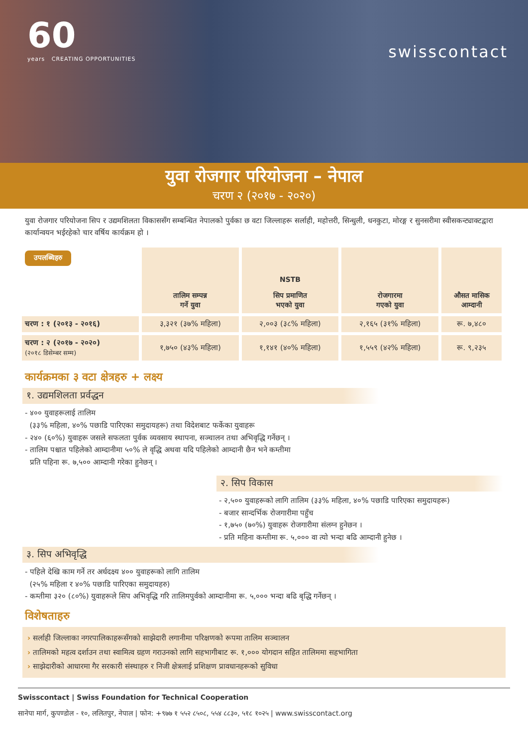60
years CREATING OPPORTUNITIES
swisscontact
युवा रोजगार परियोजना – नेपाल
चरण २ (२०१७ - २०२०)
युवा रोजगार परियोजना सिप र उद्यमशिलता विकाससँग सम्बन्धित नेपालको पुर्वका छ वटा जिल्लाहरू सर्लाही, महोत्तरी, सिन्धुली, धनकुटा, मोरङ्ग र सुनसरीमा स्वीसकन्ट्याक्टद्वारा कार्यान्वयन भईरहेको चार वर्षिय कार्यक्रम हो ।
| उपलब्धिहरु | तालिम सम्पन्न गर्ने युवा | NSTB सिप प्रमाणित भएको युवा | रोजगारमा गएको युवा | औसत मासिक आम्दानी |
| --- | --- | --- | --- | --- |
| चरण : १ (२०१३ - २०१६) | ३,३२१ (३७% महिला) | २,००३ (३८% महिला) | २,१६५ (३१% महिला) | रू. ७,४८० |
| चरण : २ (२०१७ - २०२०) (२०१८ डिसेम्बर सम्म) | १,७५० (४३% महिला) | १,१४१ (४०% महिला) | १,५५९ (४२% महिला) | रू. ९,२३५ |
कार्यक्रमका ३ वटा क्षेत्रहरु + लक्ष्य
१. उद्यमशिलता प्रर्वद्धन
- ४०० युवाहरूलाई तालिम
(३३% महिला, ४०% पछाडि पारिएका समुदायहरू) तथा विदेशबाट फर्केका युवाहरू
- २४० (६०%) युवाहरू जसले सफलता पुर्वक व्यवसाय स्थापना, सञ्चालन तथा अभिवृद्धि गर्नेछन् ।
- तालिम पश्चात पहिलेको आम्दानीमा ५०% ले वृद्धि अथवा यदि पहिलेको आम्दानी छैन भने कम्तीमा
प्रति पहिना रू. ७,५०० आम्दानी गरेका हुनेछन् ।
२. सिप विकास
- २,५०० युवाहरूको लागि तालिम (३३% महिला, ४०% पछाडि पारिएका समुदायहरू)
- बजार सान्दर्भिक रोजगारीमा पहुँच
- १,७५० (७०%) युवाहरू रोजगारीमा संलग्न हुनेछन ।
- प्रति महिना कम्तीमा रू. ५,००० वा त्यो भन्दा बढि आम्दानी हुनेछ ।
३. सिप अभिवृद्धि
- पहिले देखि काम गर्ने तर अर्धदक्ष्य ४०० युवाहरूको लागि तालिम
(२५% महिला र ४०% पछाडि पारिएका समुदायहरु)
- कम्तीमा ३२० (८०%) युवाहरूले सिप अभिवृद्धि गरि तालिमपुर्वको आम्दानीमा रू. ५,००० भन्दा बढि बृद्धि गर्नेछन् ।
विशेषताहरु
› सर्लाही जिल्लाका नगरपालिकाहरूसँगको साझेदारी लगानीमा परिक्षणको रूपमा तालिम सञ्चालन
› तालिमको महत्व दर्शाउन तथा स्वामित्व ग्रहण गराउनको लागि सहभागीबाट रू. १,००० योगदान सहित तालिममा सहभागिता
› साझेदारीको आधारमा गैर सरकारी संस्थाहरु र निजी क्षेत्रलाई प्रशिक्षण प्रावधानहरूको सुविधा
Swisscontact | Swiss Foundation for Technical Cooperation
सानेपा मार्ग, कुपण्डोल - १०, ललितपुर, नेपाल | फोन: +९७७ १ ५५२ ८५०८, ५५४ ८८३०, ५१८ १०२५ | www.swisscontact.org